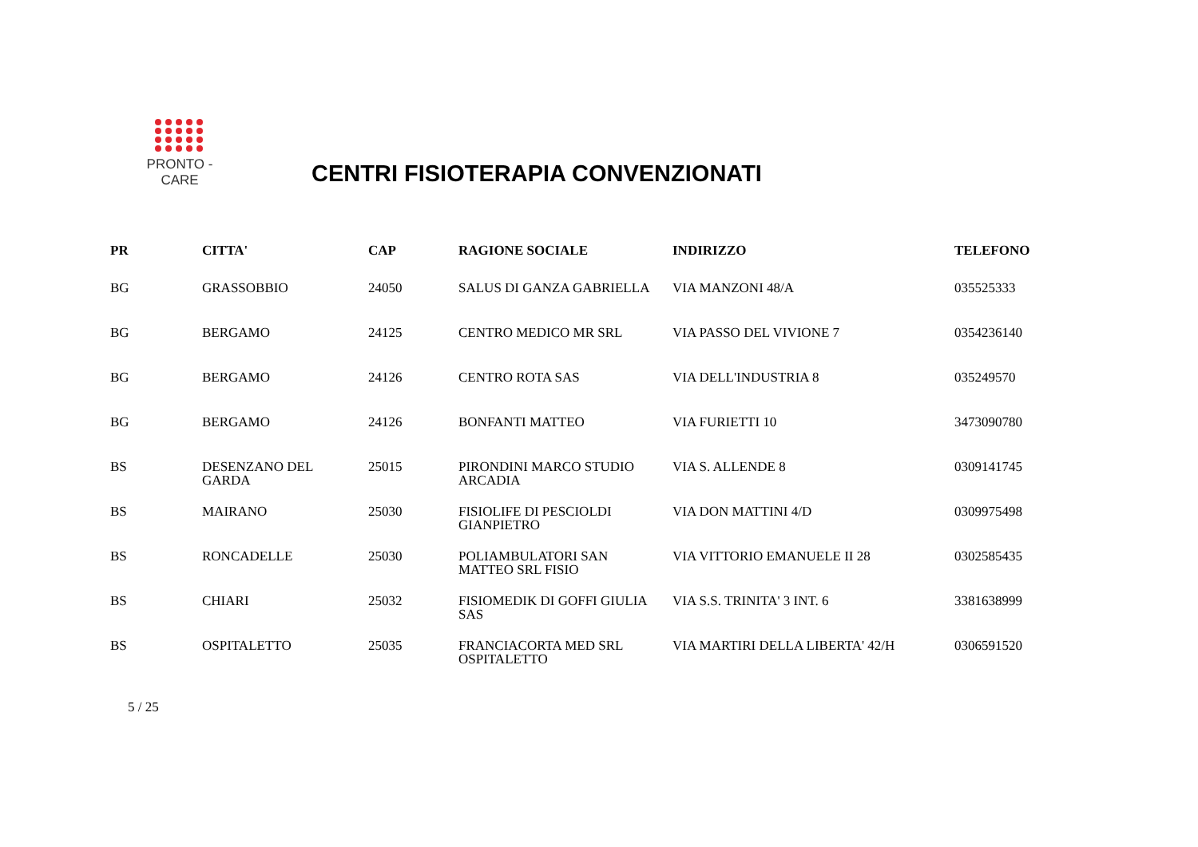PRONTO - CARE
CENTRI FISIOTERAPIA CONVENZIONATI
| PR | CITTA' | CAP | RAGIONE SOCIALE | INDIRIZZO | TELEFONO |
| --- | --- | --- | --- | --- | --- |
| BG | GRASSOBBIO | 24050 | SALUS DI GANZA GABRIELLA | VIA MANZONI 48/A | 035525333 |
| BG | BERGAMO | 24125 | CENTRO MEDICO MR SRL | VIA PASSO DEL VIVIONE 7 | 0354236140 |
| BG | BERGAMO | 24126 | CENTRO ROTA SAS | VIA DELL'INDUSTRIA 8 | 035249570 |
| BG | BERGAMO | 24126 | BONFANTI MATTEO | VIA FURIETTI 10 | 3473090780 |
| BS | DESENZANO DEL GARDA | 25015 | PIRONDINI MARCO STUDIO ARCADIA | VIA S. ALLENDE 8 | 0309141745 |
| BS | MAIRANO | 25030 | FISIOLIFE DI PESCIOLDI GIANPIETRO | VIA DON MATTINI 4/D | 0309975498 |
| BS | RONCADELLE | 25030 | POLIAMBULATORI SAN MATTEO SRL FISIO | VIA VITTORIO EMANUELE II 28 | 0302585435 |
| BS | CHIARI | 25032 | FISIOMEDIK DI GOFFI GIULIA SAS | VIA S.S. TRINITA' 3 INT. 6 | 3381638999 |
| BS | OSPITALETTO | 25035 | FRANCIACORTA MED SRL OSPITALETTO | VIA MARTIRI DELLA LIBERTA' 42/H | 0306591520 |
5 / 25